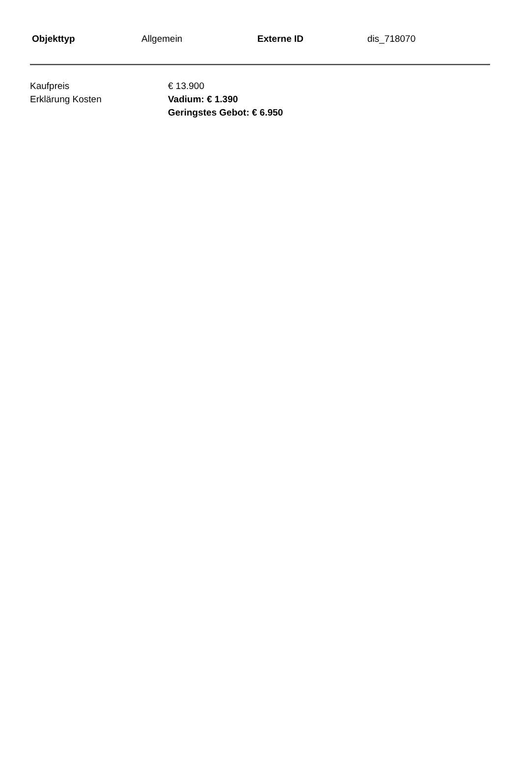| Objekttyp | Allgemein | Externe ID | dis_718070 |
| Kaufpreis | € 13.900 |
| Erklärung Kosten | Vadium: € 1.390 Geringstes Gebot: € 6.950 |